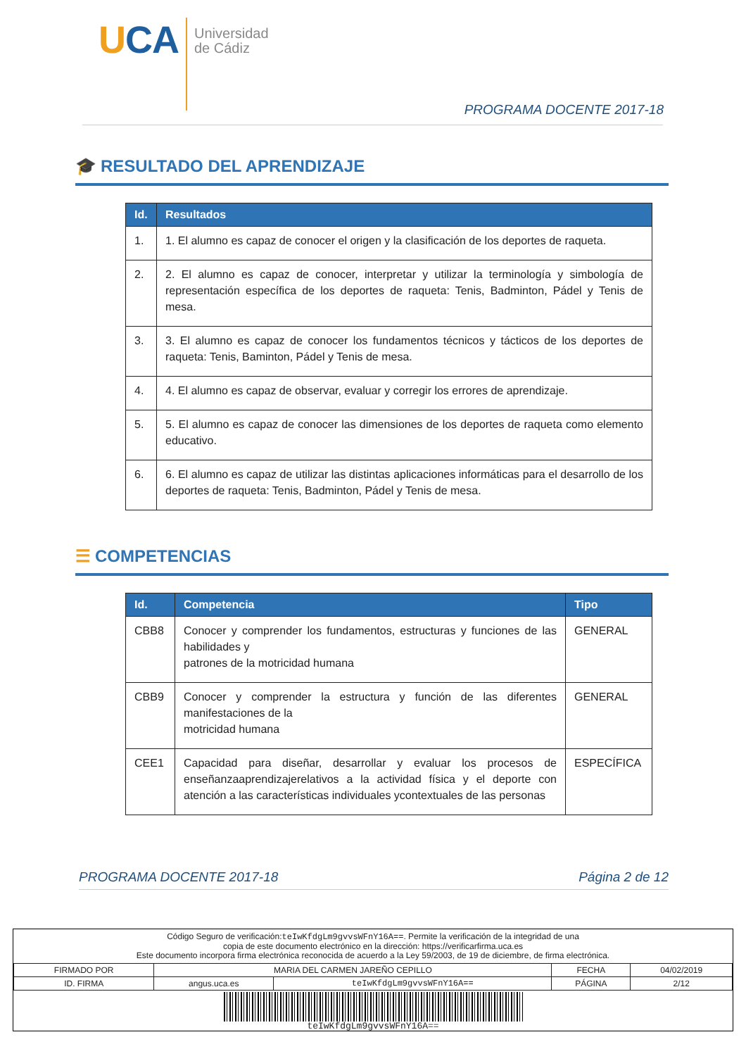UCA
Universidad
de Cádiz
PROGRAMA DOCENTE 2017-18
🎓 RESULTADO DEL APRENDIZAJE
| Id. | Resultados |
| --- | --- |
| 1. | 1. El alumno es capaz de conocer el origen y la clasificación de los deportes de raqueta. |
| 2. | 2. El alumno es capaz de conocer, interpretar y utilizar la terminología y simbología de representación específica de los deportes de raqueta: Tenis, Badminton, Pádel y Tenis de mesa. |
| 3. | 3. El alumno es capaz de conocer los fundamentos técnicos y tácticos de los deportes de raqueta: Tenis, Baminton, Pádel y Tenis de mesa. |
| 4. | 4. El alumno es capaz de observar, evaluar y corregir los errores de aprendizaje. |
| 5. | 5. El alumno es capaz de conocer las dimensiones de los deportes de raqueta como elemento educativo. |
| 6. | 6. El alumno es capaz de utilizar las distintas aplicaciones informáticas para el desarrollo de los deportes de raqueta: Tenis, Badminton, Pádel y Tenis de mesa. |
☰ COMPETENCIAS
| Id. | Competencia | Tipo |
| --- | --- | --- |
| CBB8 | Conocer y comprender los fundamentos, estructuras y funciones de las habilidades y patrones de la motricidad humana | GENERAL |
| CBB9 | Conocer y comprender la estructura y función de las diferentes manifestaciones de la motricidad humana | GENERAL |
| CEE1 | Capacidad para diseñar, desarrollar y evaluar los procesos de enseñanzaaprendizajerelativos a la actividad física y el deporte con atención a las características individuales ycontextuales de las personas | ESPECÍFICA |
PROGRAMA DOCENTE 2017-18 Página 2 de 12
Código Seguro de verificación:teIwKfdgLm9gvvsWFnY16A==. Permite la verificación de la integridad de una
copia de este documento electrónico en la dirección: https://verificarfirma.uca.es
Este documento incorpora firma electrónica reconocida de acuerdo a la Ley 59/2003, de 19 de diciembre, de firma electrónica.
| FIRMADO POR | MARIA DEL CARMEN JAREÑO CEPILLO | | FECHA | 04/02/2019 |
| ID. FIRMA | angus.uca.es | teIwKfdgLm9gvvsWFnY16A== | PÁGINA | 2/12 |
teIwKfdgLm9gvvsWFnY16A==